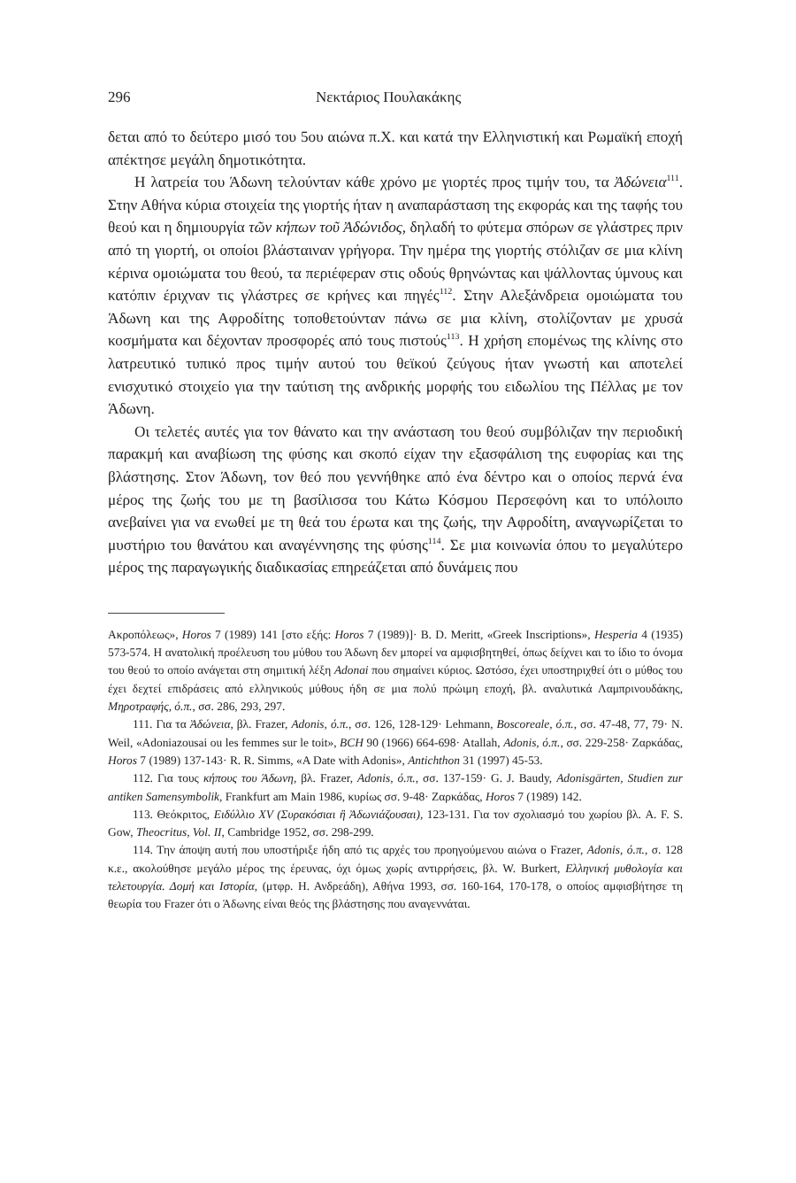296 Νεκτάριος Πουλακάκης
δεται από το δεύτερο μισό του 5ου αιώνα π.Χ. και κατά την Ελληνιστική και Ρωμαϊκή εποχή απέκτησε μεγάλη δημοτικότητα.
Η λατρεία του Άδωνη τελούνταν κάθε χρόνο με γιορτές προς τιμήν του, τα Ἀδώνεια<sup>111</sup>. Στην Αθήνα κύρια στοιχεία της γιορτής ήταν η αναπαράσταση της εκφοράς και της ταφής του θεού και η δημιουργία τῶν κήπων τοῦ Ἀδώνιδος, δηλαδή το φύτεμα σπόρων σε γλάστρες πριν από τη γιορτή, οι οποίοι βλάσταιναν γρήγορα. Την ημέρα της γιορτής στόλιζαν σε μια κλίνη κέρινα ομοιώματα του θεού, τα περιέφεραν στις οδούς θρηνώντας και ψάλλοντας ύμνους και κατόπιν έριχναν τις γλάστρες σε κρήνες και πηγές<sup>112</sup>. Στην Αλεξάνδρεια ομοιώματα του Άδωνη και της Αφροδίτης τοποθετούνταν πάνω σε μια κλίνη, στολίζονταν με χρυσά κοσμήματα και δέχονταν προσφορές από τους πιστούς<sup>113</sup>. Η χρήση επομένως της κλίνης στο λατρευτικό τυπικό προς τιμήν αυτού του θεϊκού ζεύγους ήταν γνωστή και αποτελεί ενισχυτικό στοιχείο για την ταύτιση της ανδρικής μορφής του ειδωλίου της Πέλλας με τον Άδωνη.
Οι τελετές αυτές για τον θάνατο και την ανάσταση του θεού συμβόλιζαν την περιοδική παρακμή και αναβίωση της φύσης και σκοπό είχαν την εξασφάλιση της ευφορίας και της βλάστησης. Στον Άδωνη, τον θεό που γεννήθηκε από ένα δέντρο και ο οποίος περνά ένα μέρος της ζωής του με τη βασίλισσα του Κάτω Κόσμου Περσεφόνη και το υπόλοιπο ανεβαίνει για να ενωθεί με τη θεά του έρωτα και της ζωής, την Αφροδίτη, αναγνωρίζεται το μυστήριο του θανάτου και αναγέννησης της φύσης<sup>114</sup>. Σε μια κοινωνία όπου το μεγαλύτερο μέρος της παραγωγικής διαδικασίας επηρεάζεται από δυνάμεις που
Ακροπόλεως», Horos 7 (1989) 141 [στο εξής: Horos 7 (1989)]· B. D. Meritt, «Greek Inscriptions», Hesperia 4 (1935) 573-574. Η ανατολική προέλευση του μύθου του Άδωνη δεν μπορεί να αμφισβητηθεί, όπως δείχνει και το ίδιο το όνομα του θεού το οποίο ανάγεται στη σημιτική λέξη Adonai που σημαίνει κύριος. Ωστόσο, έχει υποστηριχθεί ότι ο μύθος του έχει δεχτεί επιδράσεις από ελληνικούς μύθους ήδη σε μια πολύ πρώιμη εποχή, βλ. αναλυτικά Λαμπρινουδάκης, Μηροτραφής, ό.π., σσ. 286, 293, 297.
111. Για τα Ἀδώνεια, βλ. Frazer, Adonis, ό.π., σσ. 126, 128-129· Lehmann, Boscoreale, ό.π., σσ. 47-48, 77, 79· N. Weil, «Adoniazousai ou les femmes sur le toit», BCH 90 (1966) 664-698· Atallah, Adonis, ό.π., σσ. 229-258· Ζαρκάδας, Horos 7 (1989) 137-143· R. R. Simms, «A Date with Adonis», Antichthon 31 (1997) 45-53.
112. Για τους κήπους του Άδωνη, βλ. Frazer, Adonis, ό.π., σσ. 137-159· G. J. Baudy, Adonisgärten, Studien zur antiken Samensymbolik, Frankfurt am Main 1986, κυρίως σσ. 9-48· Ζαρκάδας, Horos 7 (1989) 142.
113. Θεόκριτος, Ειδύλλιο XV (Συρακόσιαι ἢ Ἀδωνιάζουσαι), 123-131. Για τον σχολιασμό του χωρίου βλ. A. F. S. Gow, Theocritus, Vol. II, Cambridge 1952, σσ. 298-299.
114. Την άποψη αυτή που υποστήριξε ήδη από τις αρχές του προηγούμενου αιώνα ο Frazer, Adonis, ό.π., σ. 128 κ.ε., ακολούθησε μεγάλο μέρος της έρευνας, όχι όμως χωρίς αντιρρήσεις, βλ. W. Burkert, Ελληνική μυθολογία και τελετουργία. Δομή και Ιστορία, (μτφρ. Η. Ανδρεάδη), Αθήνα 1993, σσ. 160-164, 170-178, ο οποίος αμφισβήτησε τη θεωρία του Frazer ότι ο Άδωνης είναι θεός της βλάστησης που αναγεννάται.